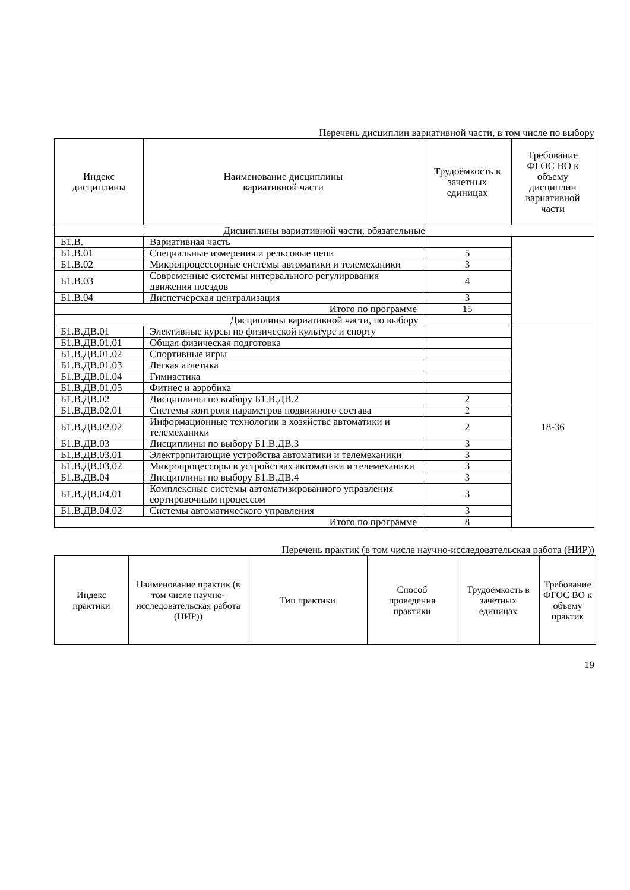Перечень дисциплин вариативной части, в том числе по выбору
| Индекс дисциплины | Наименование дисциплины вариативной части | Трудоёмкость в зачетных единицах | Требование ФГОС ВО к объему дисциплин вариативной части |
| --- | --- | --- | --- |
| Дисциплины вариативной части, обязательные | | | |
| Б1.В. | Вариативная часть | | |
| Б1.В.01 | Специальные измерения и рельсовые цепи | 5 | |
| Б1.В.02 | Микропроцессорные системы автоматики и телемеханики | 3 | |
| Б1.В.03 | Современные системы интервального регулирования движения поездов | 4 | |
| Б1.В.04 | Диспетчерская централизация | 3 | |
| Итого по программе | | 15 | |
| Дисциплины вариативной части, по выбору | | | |
| Б1.В.ДВ.01 | Элективные курсы по физической культуре и спорту | | 18-36 |
| Б1.В.ДВ.01.01 | Общая физическая подготовка | | |
| Б1.В.ДВ.01.02 | Спортивные игры | | |
| Б1.В.ДВ.01.03 | Легкая атлетика | | |
| Б1.В.ДВ.01.04 | Гимнастика | | |
| Б1.В.ДВ.01.05 | Фитнес и аэробика | | |
| Б1.В.ДВ.02 | Дисциплины по выбору Б1.В.ДВ.2 | 2 | |
| Б1.В.ДВ.02.01 | Системы контроля параметров подвижного состава | 2 | |
| Б1.В.ДВ.02.02 | Информационные технологии в хозяйстве автоматики и телемеханики | 2 | |
| Б1.В.ДВ.03 | Дисциплины по выбору Б1.В.ДВ.3 | 3 | |
| Б1.В.ДВ.03.01 | Электропитающие устройства автоматики и телемеханики | 3 | |
| Б1.В.ДВ.03.02 | Микропроцессоры в устройствах автоматики и телемеханики | 3 | |
| Б1.В.ДВ.04 | Дисциплины по выбору Б1.В.ДВ.4 | 3 | |
| Б1.В.ДВ.04.01 | Комплексные системы автоматизированного управления сортировочным процессом | 3 | |
| Б1.В.ДВ.04.02 | Системы автоматического управления | 3 | |
| Итого по программе | | 8 | |
Перечень практик (в том числе научно-исследовательская работа (НИР))
| Индекс практики | Наименование практик (в том числе научно-исследовательская работа (НИР)) | Тип практики | Способ проведения практики | Трудоёмкость в зачетных единицах | Требование ФГОС ВО к объему практик |
| --- | --- | --- | --- | --- | --- |
19